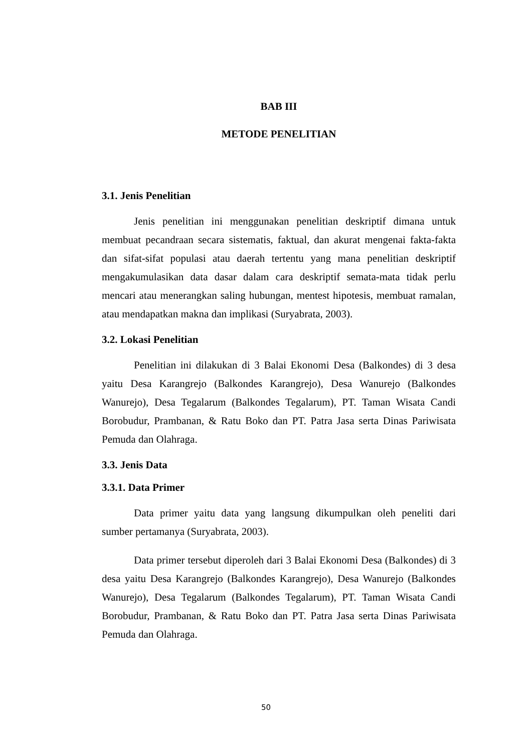BAB III
METODE PENELITIAN
3.1. Jenis Penelitian
Jenis penelitian ini menggunakan penelitian deskriptif dimana untuk membuat pecandraan secara sistematis, faktual, dan akurat mengenai fakta-fakta dan sifat-sifat populasi atau daerah tertentu yang mana penelitian deskriptif mengakumulasikan data dasar dalam cara deskriptif semata-mata tidak perlu mencari atau menerangkan saling hubungan, mentest hipotesis, membuat ramalan, atau mendapatkan makna dan implikasi (Suryabrata, 2003).
3.2. Lokasi Penelitian
Penelitian ini dilakukan di 3 Balai Ekonomi Desa (Balkondes) di 3 desa yaitu Desa Karangrejo (Balkondes Karangrejo), Desa Wanurejo (Balkondes Wanurejo), Desa Tegalarum (Balkondes Tegalarum), PT. Taman Wisata Candi Borobudur, Prambanan, & Ratu Boko dan PT. Patra Jasa serta Dinas Pariwisata Pemuda dan Olahraga.
3.3. Jenis Data
3.3.1. Data Primer
Data primer yaitu data yang langsung dikumpulkan oleh peneliti dari sumber pertamanya (Suryabrata, 2003).
Data primer tersebut diperoleh dari 3 Balai Ekonomi Desa (Balkondes) di 3 desa yaitu Desa Karangrejo (Balkondes Karangrejo), Desa Wanurejo (Balkondes Wanurejo), Desa Tegalarum (Balkondes Tegalarum), PT. Taman Wisata Candi Borobudur, Prambanan, & Ratu Boko dan PT. Patra Jasa serta Dinas Pariwisata Pemuda dan Olahraga.
50